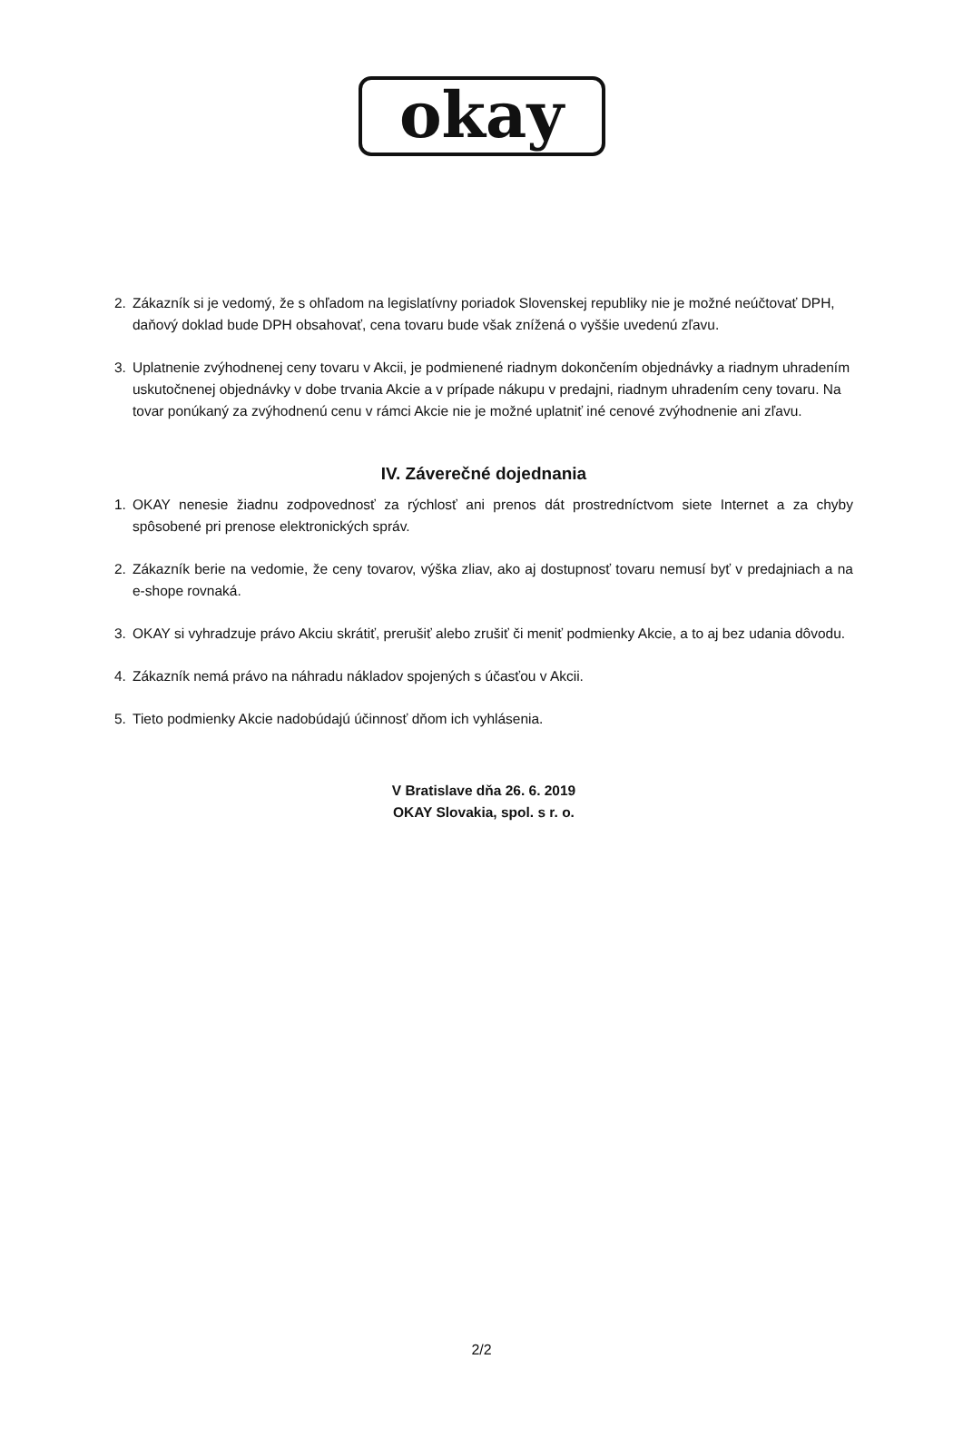okay
2. Zákazník si je vedomý, že s ohľadom na legislatívny poriadok Slovenskej republiky nie je možné neúčtovať DPH, daňový doklad bude DPH obsahovať, cena tovaru bude však znížená o vyššie uvedenú zľavu.
3. Uplatnenie zvýhodnenej ceny tovaru v Akcii, je podmienené riadnym dokončením objednávky a riadnym uhradením uskutočnenej objednávky v dobe trvania Akcie a v prípade nákupu v predajni, riadnym uhradením ceny tovaru. Na tovar ponúkaný za zvýhodnenú cenu v rámci Akcie nie je možné uplatniť iné cenové zvýhodnenie ani zľavu.
IV. Záverečné dojednania
1. OKAY nenesie žiadnu zodpovednosť za rýchlosť ani prenos dát prostredníctvom siete Internet a za chyby spôsobené pri prenose elektronických správ.
2. Zákazník berie na vedomie, že ceny tovarov, výška zliav, ako aj dostupnosť tovaru nemusí byť v predajniach a na e-shope rovnaká.
3. OKAY si vyhradzuje právo Akciu skrátiť, prerušiť alebo zrušiť či meniť podmienky Akcie, a to aj bez udania dôvodu.
4. Zákazník nemá právo na náhradu nákladov spojených s účasťou v Akcii.
5. Tieto podmienky Akcie nadobúdajú účinnosť dňom ich vyhlásenia.
V Bratislave dňa 26. 6. 2019
OKAY Slovakia, spol. s r. o.
2/2